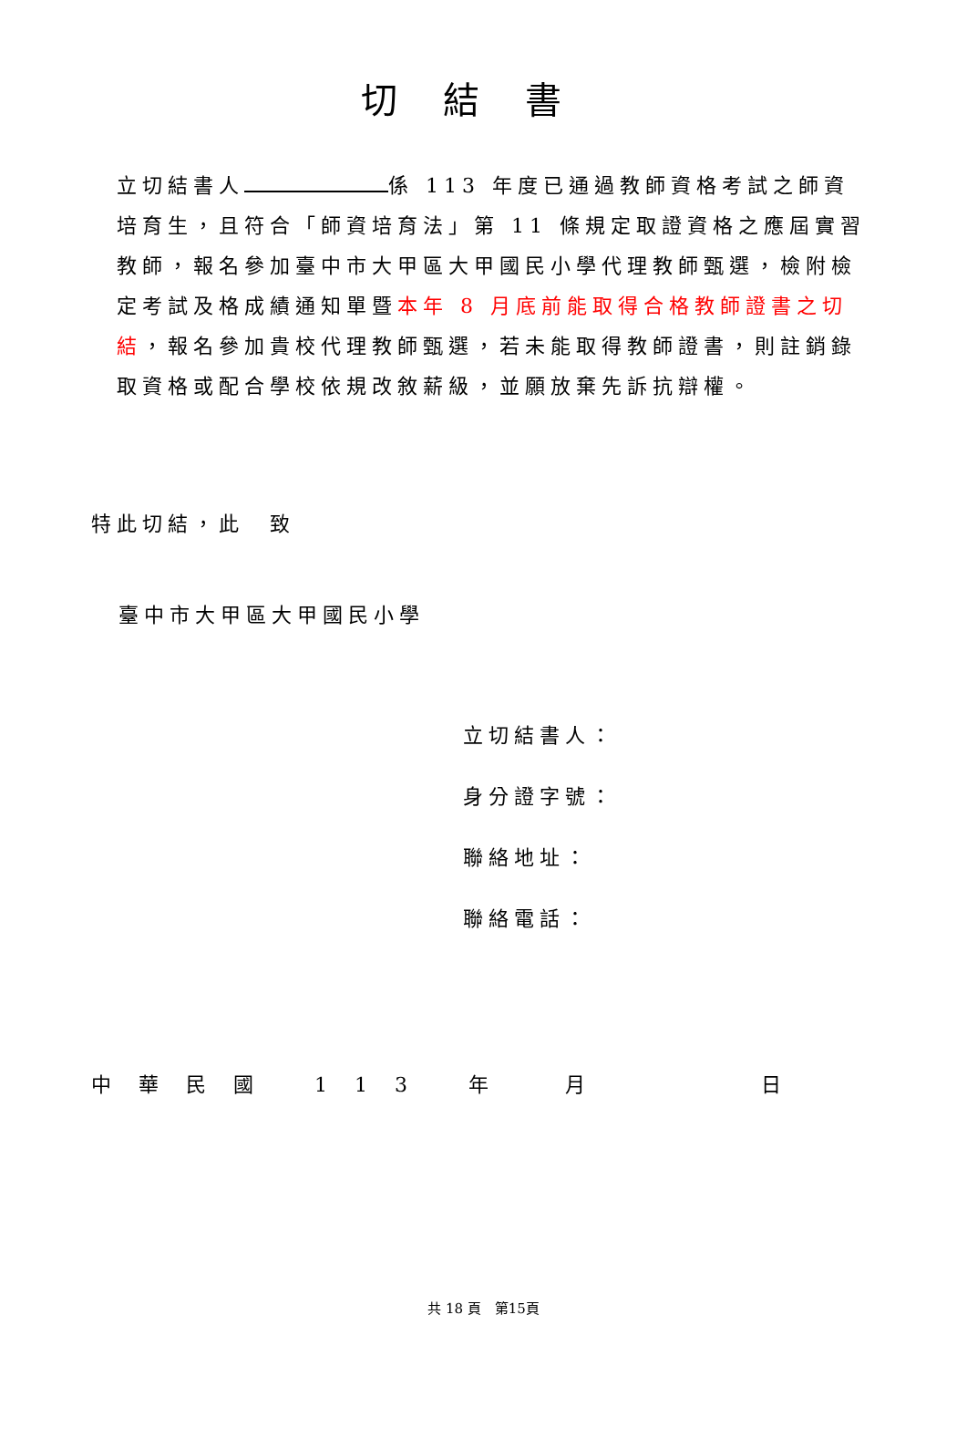切結書
立切結書人 係 113 年度已通過教師資格考試之師資培育生，且符合「師資培育法」第 11 條規定取證資格之應屆實習教師，報名參加臺中市大甲區大甲國民小學代理教師甄選，檢附檢定考試及格成績通知單暨本年 8 月底前能取得合格教師證書之切結，報名參加貴校代理教師甄選，若未能取得教師證書，則註銷錄取資格或配合學校依規改敘薪級，並願放棄先訴抗辯權。
特此切結，此　致
臺中市大甲區大甲國民小學
立切結書人：
身分證字號：
聯絡地址：
聯絡電話：
中華民國 113 年 月 日
共 18 頁　第15頁